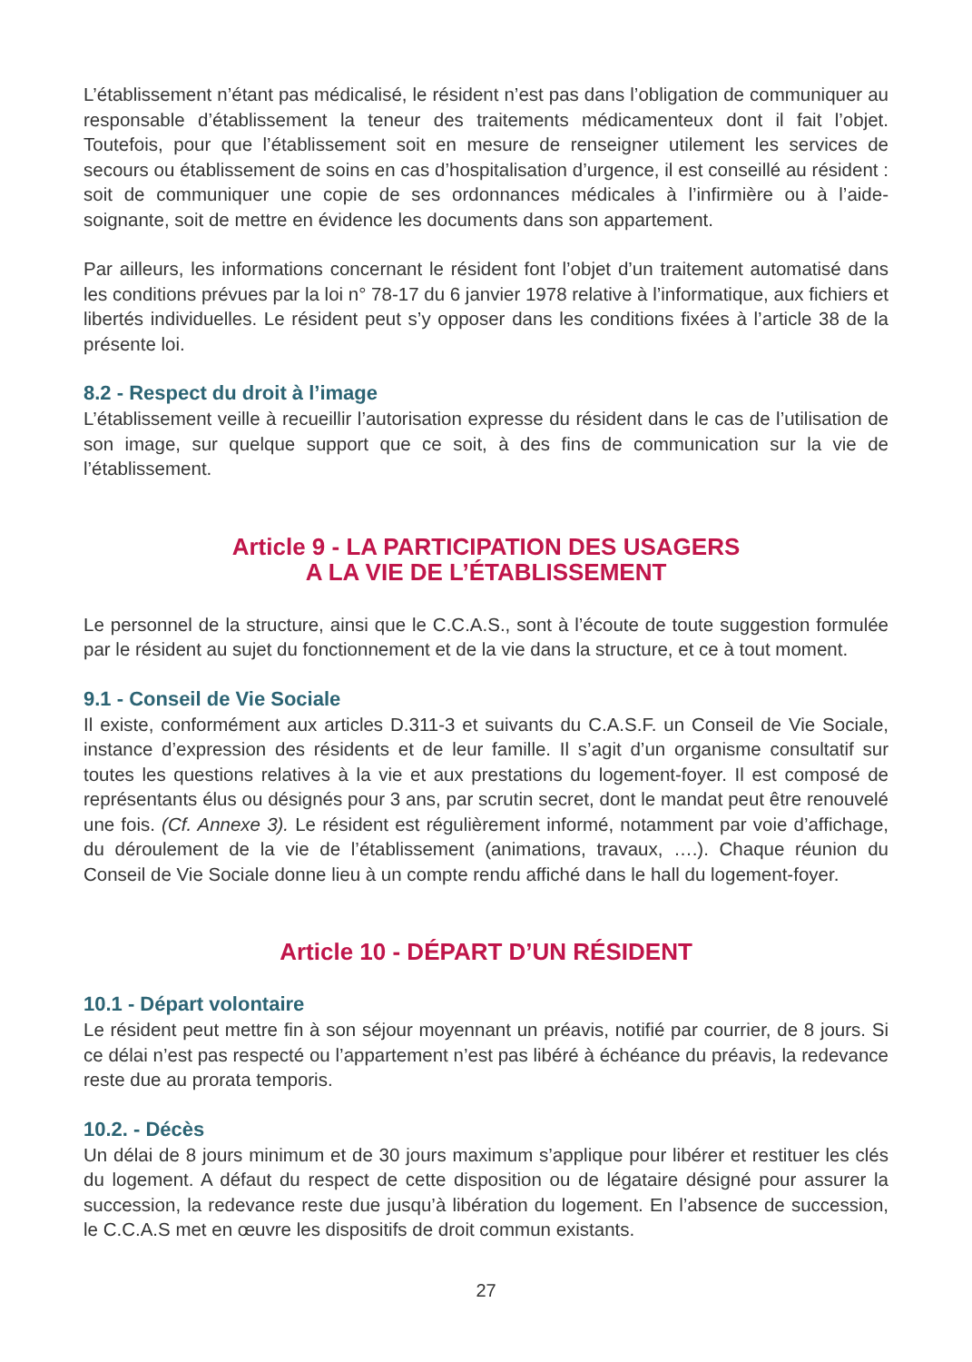L’établissement n’étant pas médicalisé, le résident n’est pas dans l’obligation de communiquer au responsable d’établissement la teneur des traitements médicamenteux dont il fait l’objet. Toutefois, pour que l’établissement soit en mesure de renseigner utilement les services de secours ou établissement de soins en cas d’hospitalisation d’urgence, il est conseillé au résident : soit de communiquer une copie de ses ordonnances médicales à l’infirmière ou à l’aide-soignante, soit de mettre en évidence les documents dans son appartement.
Par ailleurs, les informations concernant le résident font l’objet d’un traitement automatisé dans les conditions prévues par la loi n° 78-17 du 6 janvier 1978 relative à l’informatique, aux fichiers et libertés individuelles. Le résident peut s’y opposer dans les conditions fixées à l’article 38 de la présente loi.
8.2 - Respect du droit à l’image
L’établissement veille à recueillir l’autorisation expresse du résident dans le cas de l’utilisation de son image, sur quelque support que ce soit, à des fins de communication sur la vie de l’établissement.
Article 9 - LA PARTICIPATION DES USAGERS
A LA VIE DE L’ÉTABLISSEMENT
Le personnel de la structure, ainsi que le C.C.A.S., sont à l’écoute de toute suggestion formulée par le résident au sujet du fonctionnement et de la vie dans la structure, et ce à tout moment.
9.1 - Conseil de Vie Sociale
Il existe, conformément aux articles D.311-3 et suivants du C.A.S.F. un Conseil de Vie Sociale, instance d’expression des résidents et de leur famille. Il s’agit d’un organisme consultatif sur toutes les questions relatives à la vie et aux prestations du logement-foyer. Il est composé de représentants élus ou désignés pour 3 ans, par scrutin secret, dont le mandat peut être renouvelé une fois. (Cf. Annexe 3). Le résident est régulièrement informé, notamment par voie d’affichage, du déroulement de la vie de l’établissement (animations, travaux, ….). Chaque réunion du Conseil de Vie Sociale donne lieu à un compte rendu affiché dans le hall du logement-foyer.
Article 10 - DÉPART D’UN RÉSIDENT
10.1 - Départ volontaire
Le résident peut mettre fin à son séjour moyennant un préavis, notifié par courrier, de 8 jours. Si ce délai n’est pas respecté ou l’appartement n’est pas libéré à échéance du préavis, la redevance reste due au prorata temporis.
10.2. - Décès
Un délai de 8 jours minimum et de 30 jours maximum s’applique pour libérer et restituer les clés du logement. A défaut du respect de cette disposition ou de légataire désigné pour assurer la succession, la redevance reste due jusqu’à libération du logement. En l’absence de succession, le C.C.A.S met en œuvre les dispositifs de droit commun existants.
27